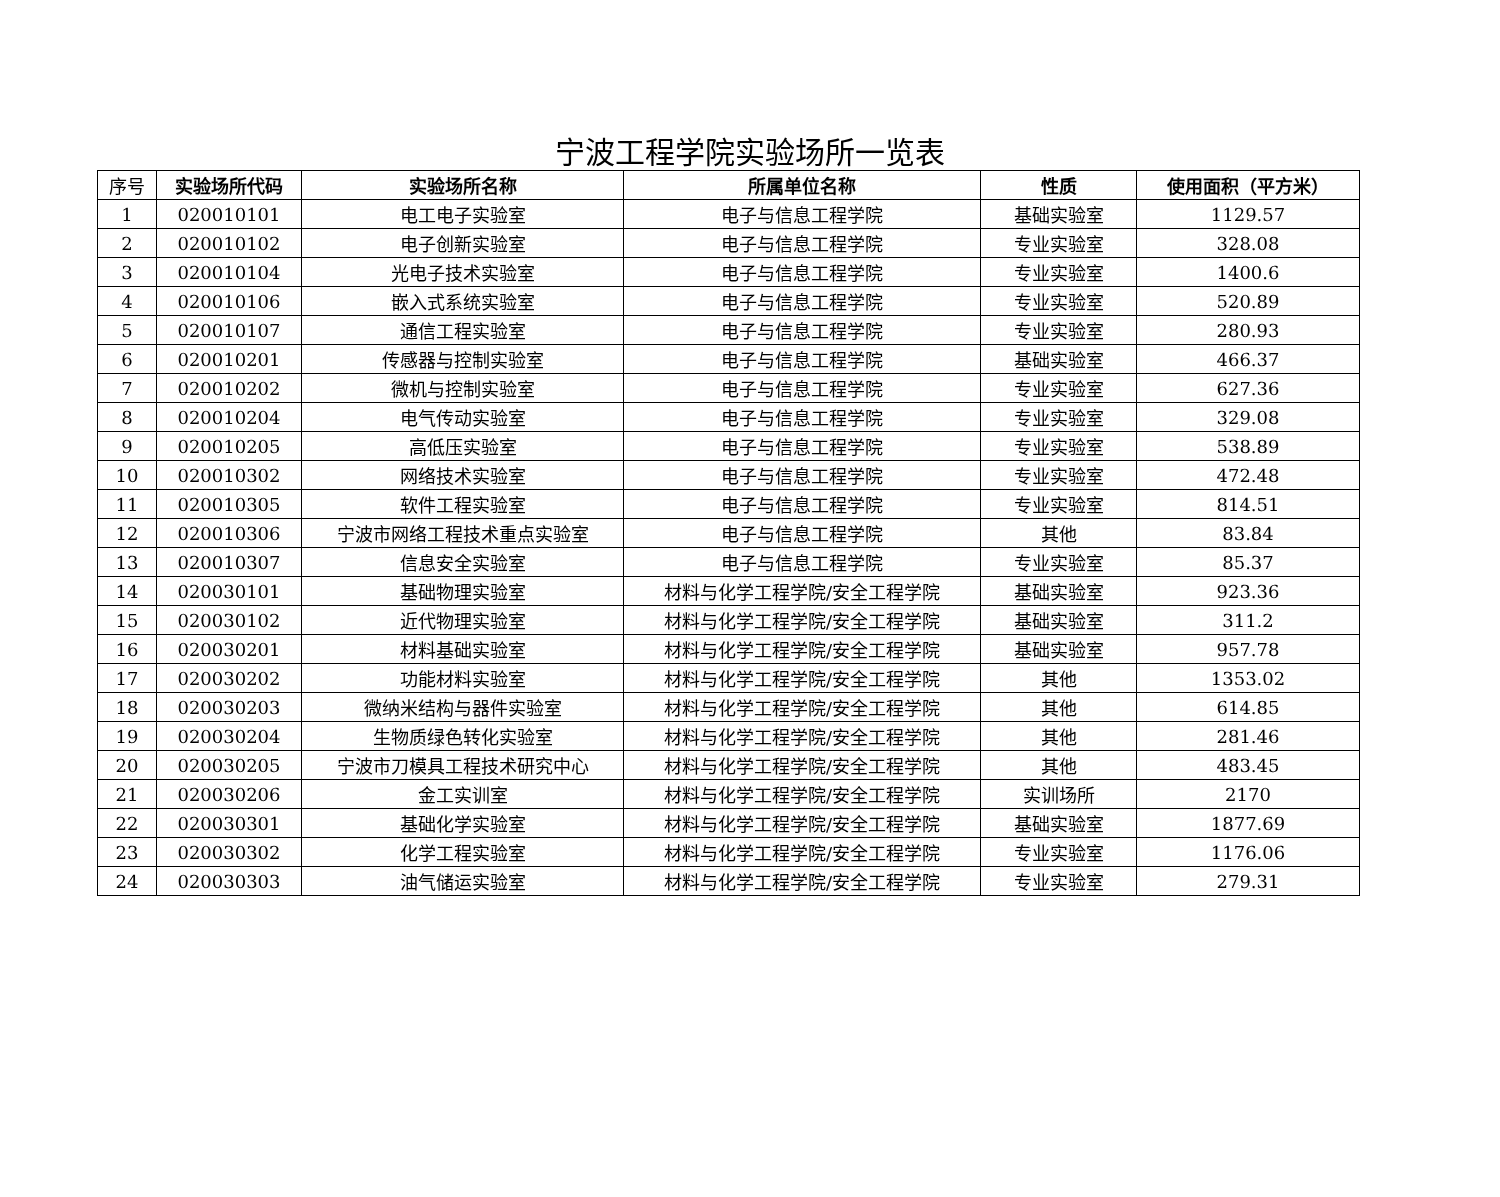宁波工程学院实验场所一览表
| 序号 | 实验场所代码 | 实验场所名称 | 所属单位名称 | 性质 | 使用面积（平方米） |
| --- | --- | --- | --- | --- | --- |
| 1 | 020010101 | 电工电子实验室 | 电子与信息工程学院 | 基础实验室 | 1129.57 |
| 2 | 020010102 | 电子创新实验室 | 电子与信息工程学院 | 专业实验室 | 328.08 |
| 3 | 020010104 | 光电子技术实验室 | 电子与信息工程学院 | 专业实验室 | 1400.6 |
| 4 | 020010106 | 嵌入式系统实验室 | 电子与信息工程学院 | 专业实验室 | 520.89 |
| 5 | 020010107 | 通信工程实验室 | 电子与信息工程学院 | 专业实验室 | 280.93 |
| 6 | 020010201 | 传感器与控制实验室 | 电子与信息工程学院 | 基础实验室 | 466.37 |
| 7 | 020010202 | 微机与控制实验室 | 电子与信息工程学院 | 专业实验室 | 627.36 |
| 8 | 020010204 | 电气传动实验室 | 电子与信息工程学院 | 专业实验室 | 329.08 |
| 9 | 020010205 | 高低压实验室 | 电子与信息工程学院 | 专业实验室 | 538.89 |
| 10 | 020010302 | 网络技术实验室 | 电子与信息工程学院 | 专业实验室 | 472.48 |
| 11 | 020010305 | 软件工程实验室 | 电子与信息工程学院 | 专业实验室 | 814.51 |
| 12 | 020010306 | 宁波市网络工程技术重点实验室 | 电子与信息工程学院 | 其他 | 83.84 |
| 13 | 020010307 | 信息安全实验室 | 电子与信息工程学院 | 专业实验室 | 85.37 |
| 14 | 020030101 | 基础物理实验室 | 材料与化学工程学院/安全工程学院 | 基础实验室 | 923.36 |
| 15 | 020030102 | 近代物理实验室 | 材料与化学工程学院/安全工程学院 | 基础实验室 | 311.2 |
| 16 | 020030201 | 材料基础实验室 | 材料与化学工程学院/安全工程学院 | 基础实验室 | 957.78 |
| 17 | 020030202 | 功能材料实验室 | 材料与化学工程学院/安全工程学院 | 其他 | 1353.02 |
| 18 | 020030203 | 微纳米结构与器件实验室 | 材料与化学工程学院/安全工程学院 | 其他 | 614.85 |
| 19 | 020030204 | 生物质绿色转化实验室 | 材料与化学工程学院/安全工程学院 | 其他 | 281.46 |
| 20 | 020030205 | 宁波市刀模具工程技术研究中心 | 材料与化学工程学院/安全工程学院 | 其他 | 483.45 |
| 21 | 020030206 | 金工实训室 | 材料与化学工程学院/安全工程学院 | 实训场所 | 2170 |
| 22 | 020030301 | 基础化学实验室 | 材料与化学工程学院/安全工程学院 | 基础实验室 | 1877.69 |
| 23 | 020030302 | 化学工程实验室 | 材料与化学工程学院/安全工程学院 | 专业实验室 | 1176.06 |
| 24 | 020030303 | 油气储运实验室 | 材料与化学工程学院/安全工程学院 | 专业实验室 | 279.31 |